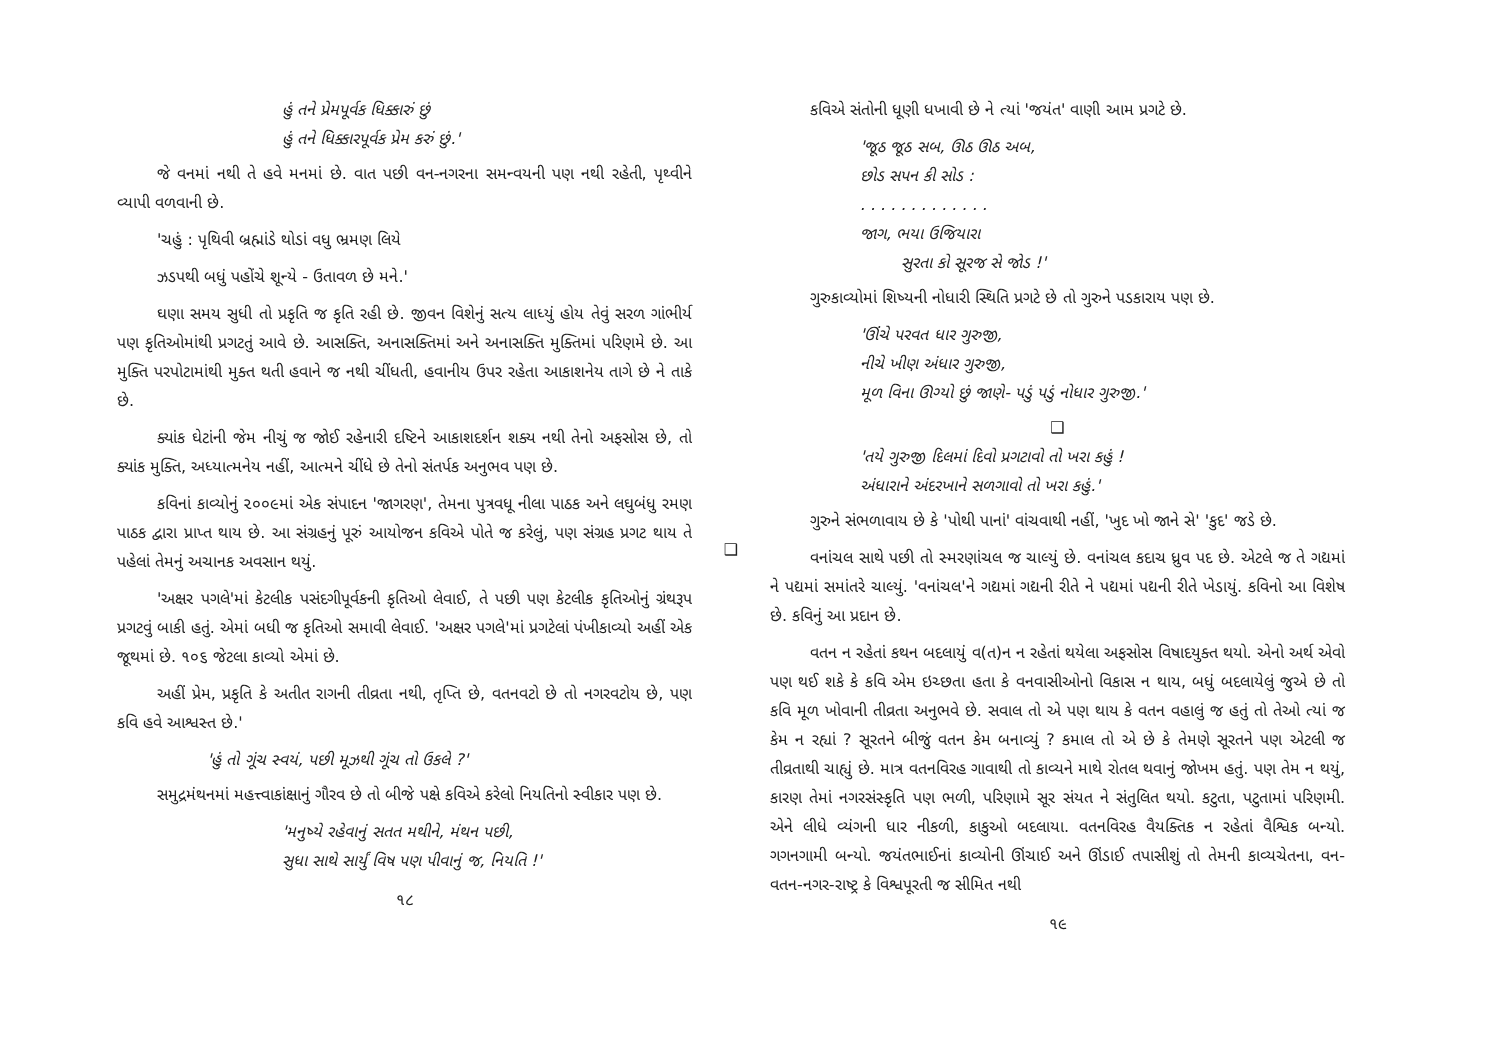હું તને પ્રેમપૂર્વક ધિક્કારું છું
હું તને ધિક્કારપૂર્વક પ્રેમ કરું છું.'
જે વનમાં નથી તે હવે મનમાં છે. વાત પછી વન-નગરના સમન્વયની પણ નથી રહેતી, પૃથ્વીને વ્યાપી વળવાની છે.
'ચહું : પૃથિવી બ્રહ્માંડે થોડાં વધુ ભ્રમણ લિયે
ઝડપથી બધું પહોંચે શૂન્યે - ઉતાવળ છે મને.'
ઘણા સમય સુધી તો પ્રકૃતિ જ કૃતિ રહી છે. જીવન વિશેનું સત્ય લાધ્યું હોય તેવું સરળ ગાંભીર્ય પણ કૃતિઓમાંથી પ્રગટતું આવે છે. આસક્તિ, અનાસક્તિમાં અને અનાસક્તિ મુક્તિમાં પરિણમે છે. આ મુક્તિ પરપોટામાંથી મુક્ત થતી હવાને જ નથી ચીંધતી, હવાનીય ઉપર રહેતા આકાશનેય તાગે છે ને તાકે છે.
ક્યાંક ઘેટાંની જેમ નીચું જ જોઈ રહેનારી દષ્ટિને આકાશદર્શન શક્ય નથી તેનો અફસોસ છે, તો ક્યાંક મુક્તિ, અધ્યાત્મનેય નહીં, આત્મને ચીંધે છે તેનો સંતર્પક અનુભવ પણ છે.
કવિનાં કાવ્યોનું ૨૦૦૯માં એક સંપાદન 'જાગરણ', તેમના પુત્રવધૂ નીલા પાઠક અને લઘુબંધુ રમણ પાઠક દ્વારા પ્રાપ્ત થાય છે. આ સંગ્રહનું પૂરું આયોજન કવિએ પોતે જ કરેલું, પણ સંગ્રહ પ્રગટ થાય તે પહેલાં તેમનું અચાનક અવસાન થયું.
'અક્ષર પગલે'માં કેટલીક પસંદગીપૂર્વકની કૃતિઓ લેવાઈ, તે પછી પણ કેટલીક કૃતિઓનું ગ્રંથરૂપ પ્રગટવું બાકી હતું. એમાં બધી જ કૃતિઓ સમાવી લેવાઈ. 'અક્ષર પગલે'માં પ્રગટેલાં પંખીકાવ્યો અહીં એક જૂથમાં છે. ૧૦૬ જેટલા કાવ્યો એમાં છે.
અહીં પ્રેમ, પ્રકૃતિ કે અતીત રાગની તીવ્રતા નથી, તૃપ્તિ છે, વતનવટો છે તો નગરવટોય છે, પણ કવિ હવે આશ્વસ્ત છે.'
'હું તો ગૂંચ સ્વયં, પછી મૂઝથી ગૂંચ તો ઉકલે ?'
સમુદ્રમંથનમાં મહત્ત્વાકાંક્ષાનું ગૌરવ છે તો બીજે પક્ષે કવિએ કરેલો નિયતિનો સ્વીકાર પણ છે.
'મનુષ્યે રહેવાનું સતત મથીને, મંથન પછી,
સુધા સાથે સાર્યું વિષ પણ પીવાનું જ, નિયતિ !'
૧૮
❑
કવિએ સંતોની ધૂણી ધખાવી છે ને ત્યાં 'જયંત' વાણી આમ પ્રગટે છે.
'જૂઠ જૂઠ સબ, ઊઠ ઊઠ અબ,
છોડ સપન કી સોડ :
. . . . . . . . . . . . .
જાગ, ભયા ઉજિયારા
સુરતા કો સૂરજ સે જોડ !'
ગુરુકાવ્યોમાં શિષ્યની નોધારી સ્થિતિ પ્રગટે છે તો ગુરુને પડકારાય પણ છે.
'ઊંચે પરવત ધાર ગુરુજી,
નીચે ખીણ અંધાર ગુરુજી,
મૂળ વિના ઊગ્યો છું જાણે- પડું પડું નોધાર ગુરુજી.'
❑
'તયે ગુરુજી દિલમાં દિવો પ્રગટાવો તો ખરા કહું !
અંધારાને અંદરખાને સળગાવો તો ખરા કહું.'
ગુરુને સંભળાવાય છે કે 'પોથી પાનાં' વાંચવાથી નહીં, 'ખુદ ખો જાને સે' 'કુદ' જડે છે.
વનાંચલ સાથે પછી તો સ્મરણાંચલ જ ચાલ્યું છે. વનાંચલ કદાચ ધ્રુવ પદ છે. એટલે જ તે ગદ્યમાં ને પદ્યમાં સમાંતરે ચાલ્યું. 'વનાંચલ'ને ગદ્યમાં ગદ્યની રીતે ને પદ્યમાં પદ્યની રીતે ખેડાયું. કવિનો આ વિશેષ છે. કવિનું આ પ્રદાન છે.
વતન ન રહેતાં કથન બદલાયું વ(ત)ન ન રહેતાં થયેલા અફસોસ વિષાદયુક્ત થયો. એનો અર્થ એવો પણ થઈ શકે કે કવિ એમ ઇચ્છતા હતા કે વનવાસીઓનો વિકાસ ન થાય, બધું બદલાયેલું જુએ છે તો કવિ મૂળ ખોવાની તીવ્રતા અનુભવે છે. સવાલ તો એ પણ થાય કે વતન વહાલું જ હતું તો તેઓ ત્યાં જ કેમ ન રહ્યાં ? સૂરતને બીજું વતન કેમ બનાવ્યું ? કમાલ તો એ છે કે તેમણે સૂરતને પણ એટલી જ તીવ્રતાથી ચાહ્યું છે. માત્ર વતનવિરહ ગાવાથી તો કાવ્યને માથે રોતલ થવાનું જોખમ હતું. પણ તેમ ન થયું, કારણ તેમાં નગરસંસ્કૃતિ પણ ભળી, પરિણામે સૂર સંયત ને સંતુલિત થયો. કટુતા, પટુતામાં પરિણમી. એને લીધે વ્યંગની ધાર નીકળી, કાકુઓ બદલાયા. વતનવિરહ વૈયક્તિક ન રહેતાં વૈશ્વિક બન્યો. ગગનગામી બન્યો. જયંતભાઈનાં કાવ્યોની ઊંચાઈ અને ઊંડાઈ તપાસીશું તો તેમની કાવ્યચેતના, વન-વતન-નગર-રાષ્ટ્ર કે વિશ્વપૂરતી જ સીમિત નથી
૧૯